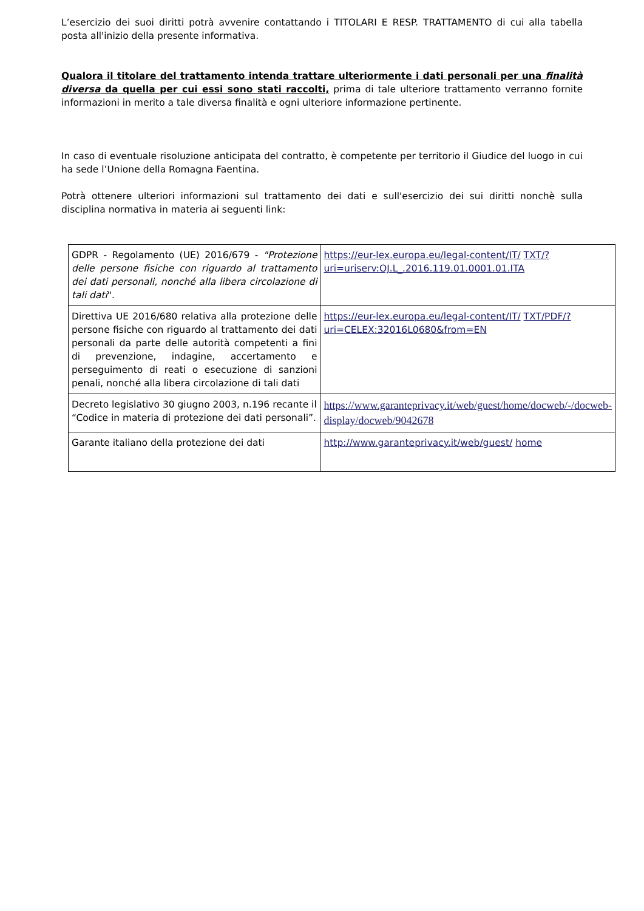L’esercizio dei suoi diritti potrà avvenire contattando i TITOLARI E RESP. TRATTAMENTO di cui alla tabella posta all'inizio della presente informativa.
Qualora il titolare del trattamento intenda trattare ulteriormente i dati personali per una finalità diversa da quella per cui essi sono stati raccolti, prima di tale ulteriore trattamento verranno fornite informazioni in merito a tale diversa finalità e ogni ulteriore informazione pertinente.
In caso di eventuale risoluzione anticipata del contratto, è competente per territorio il Giudice del luogo in cui ha sede l’Unione della Romagna Faentina.
Potrà ottenere ulteriori informazioni sul trattamento dei dati e sull'esercizio dei sui diritti nonchè sulla disciplina normativa in materia ai seguenti link:
| GDPR - Regolamento (UE) 2016/679 - "Protezione delle persone fisiche con riguardo al trattamento dei dati personali, nonché alla libera circolazione di tali dati ". | https://eur-lex.europa.eu/legal-content/IT/ TXT/?uri=uriserv:OJ.L_.2016.119.01.0001.01.ITA |
| Direttiva UE 2016/680 relativa alla protezione delle persone fisiche con riguardo al trattamento dei dati personali da parte delle autorità competenti a fini di prevenzione, indagine, accertamento e perseguimento di reati o esecuzione di sanzioni penali, nonché alla libera circolazione di tali dati | https://eur-lex.europa.eu/legal-content/IT/ TXT/PDF/?uri=CELEX:32016L0680&from=EN |
| Decreto legislativo 30 giugno 2003, n.196 recante il “Codice in materia di protezione dei dati personali”. | https://www.garanteprivacy.it/web/guest/home/docweb/-/docweb-display/docweb/9042678 |
| Garante italiano della protezione dei dati | http://www.garanteprivacy.it/web/guest/ home |